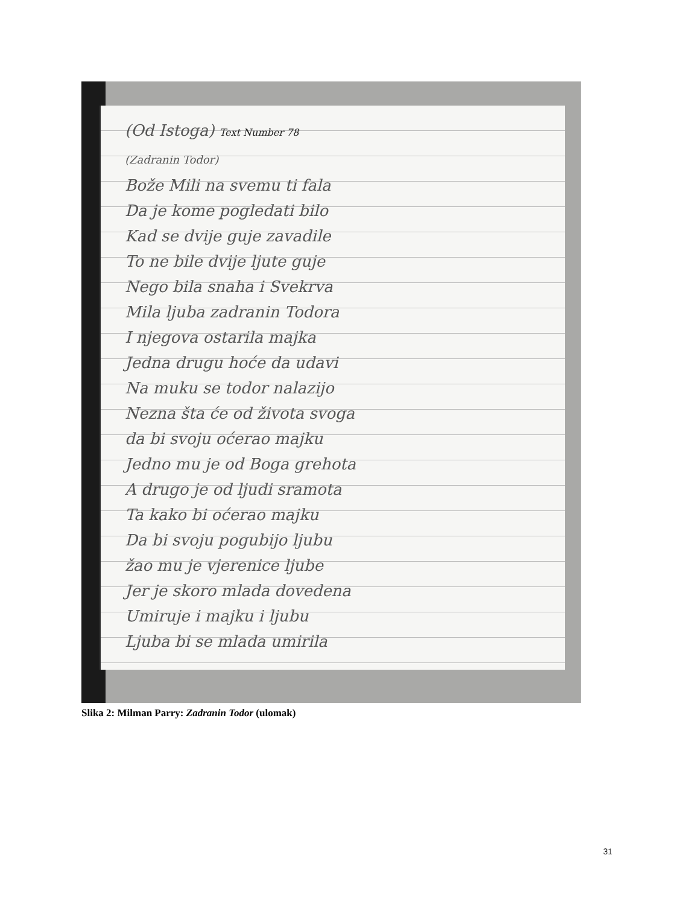(Od Istoga) Text Number 78
(Zadranin Todor)
Bože Mili na svemu ti fala
Da je kome pogledati bilo
Kad se dvije guje zavadile
To ne bile dvije ljute guje
Nego bila snaha i Svekrva
Mila ljuba zadranin Todora
I njegova ostarila majka
Jedna drugu hoće da udavi
Na muku se todor nalazijo
Nezna šta će od života svoga
da bi svoju oćerao majku
Jedno mu je od Boga grehota
A drugo je od ljudi sramota
Ta kako bi oćerao majku
Da bi svoju pogubijo ljubu
žao mu je vjerenice ljube
Jer je skoro mlada dovedena
Umiruje i majku i ljubu
Ljuba bi se mlada umirila
Slika 2: Milman Parry: Zadranin Todor (ulomak)
31